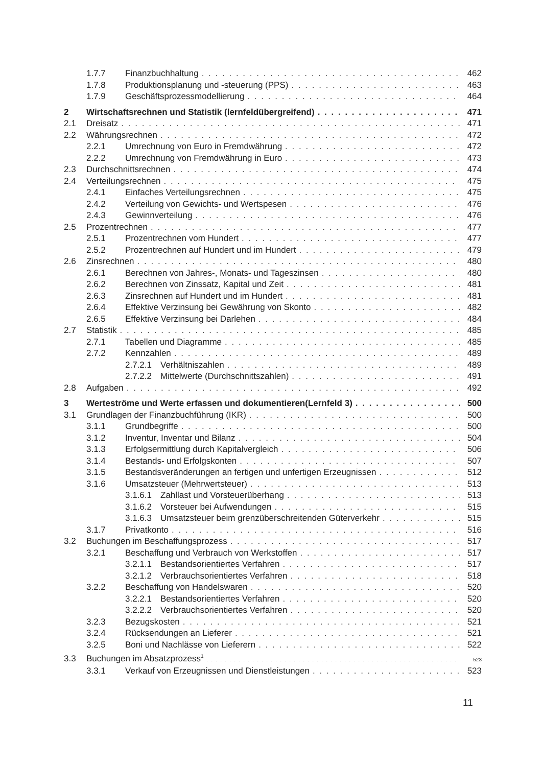1.7.7 Finanzbuchhaltung 462
1.7.8 Produktionsplanung und -steuerung (PPS) 463
1.7.9 Geschäftsprozessmodellierung 464
2 Wirtschaftsrechnen und Statistik (lernfeldübergreifend) 471
2.1 Dreisatz 471
2.2 Währungsrechnen 472
2.2.1 Umrechnung von Euro in Fremdwährung 472
2.2.2 Umrechnung von Fremdwährung in Euro 473
2.3 Durchschnittsrechnen 474
2.4 Verteilungsrechnen 475
2.4.1 Einfaches Verteilungsrechnen 475
2.4.2 Verteilung von Gewichts- und Wertspesen 476
2.4.3 Gewinnverteilung 476
2.5 Prozentrechnen 477
2.5.1 Prozentrechnen vom Hundert 477
2.5.2 Prozentrechnen auf Hundert und im Hundert 479
2.6 Zinsrechnen 480
2.6.1 Berechnen von Jahres-, Monats- und Tageszinsen 480
2.6.2 Berechnen von Zinssatz, Kapital und Zeit 481
2.6.3 Zinsrechnen auf Hundert und im Hundert 481
2.6.4 Effektive Verzinsung bei Gewährung von Skonto 482
2.6.5 Effektive Verzinsung bei Darlehen 484
2.7 Statistik 485
2.7.1 Tabellen und Diagramme 485
2.7.2 Kennzahlen 489
2.7.2.1 Verhältniszahlen 489
2.7.2.2 Mittelwerte (Durchschnittszahlen) 491
2.8 Aufgaben 492
3 Werteströme und Werte erfassen und dokumentieren(Lernfeld 3) 500
3.1 Grundlagen der Finanzbuchführung (IKR) 500
3.1.1 Grundbegriffe 500
3.1.2 Inventur, Inventar und Bilanz 504
3.1.3 Erfolgsermittlung durch Kapitalvergleich 506
3.1.4 Bestands- und Erfolgskonten 507
3.1.5 Bestandsveränderungen an fertigen und unfertigen Erzeugnissen 512
3.1.6 Umsatzsteuer (Mehrwertsteuer) 513
3.1.6.1 Zahllast und Vorsteuerüberhang 513
3.1.6.2 Vorsteuer bei Aufwendungen 515
3.1.6.3 Umsatzsteuer beim grenzüberschreitenden Güterverkehr 515
3.1.7 Privatkonto 516
3.2 Buchungen im Beschaffungsprozess 517
3.2.1 Beschaffung und Verbrauch von Werkstoffen 517
3.2.1.1 Bestandsorientiertes Verfahren 517
3.2.1.2 Verbrauchsorientiertes Verfahren 518
3.2.2 Beschaffung von Handelswaren 520
3.2.2.1 Bestandsorientiertes Verfahren 520
3.2.2.2 Verbrauchsorientiertes Verfahren 520
3.2.3 Bezugskosten 521
3.2.4 Rücksendungen an Lieferer 521
3.2.5 Boni und Nachlässe von Lieferern 522
3.3 Buchungen im Absatzprozess<sup>1</sup> 523
3.3.1 Verkauf von Erzeugnissen und Dienstleistungen 523
11